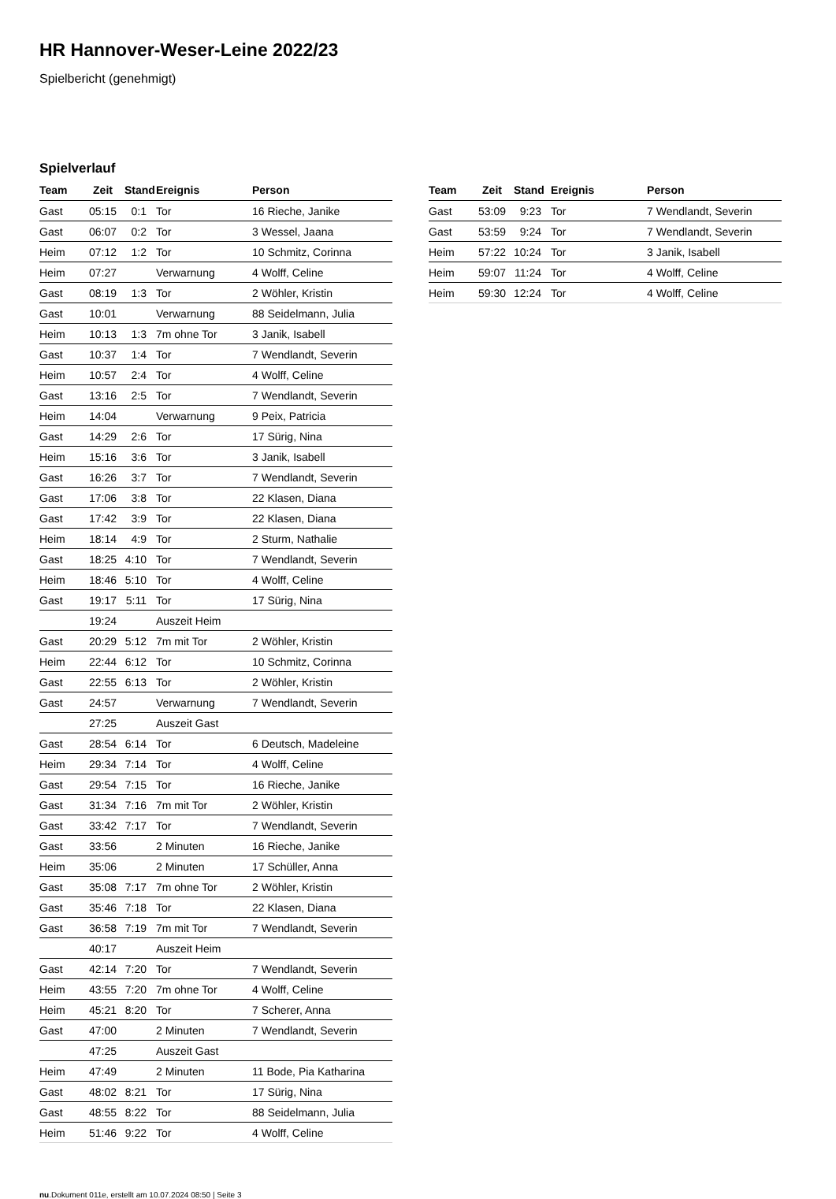HR Hannover-Weser-Leine 2022/23
Spielbericht (genehmigt)
Spielverlauf
| Team | Zeit | Stand | Ereignis | Person |
| --- | --- | --- | --- | --- |
| Gast | 05:15 | 0:1 | Tor | 16 Rieche, Janike |
| Gast | 06:07 | 0:2 | Tor | 3 Wessel, Jaana |
| Heim | 07:12 | 1:2 | Tor | 10 Schmitz, Corinna |
| Heim | 07:27 | | Verwarnung | 4 Wolff, Celine |
| Gast | 08:19 | 1:3 | Tor | 2 Wöhler, Kristin |
| Gast | 10:01 | | Verwarnung | 88 Seidelmann, Julia |
| Heim | 10:13 | 1:3 | 7m ohne Tor | 3 Janik, Isabell |
| Gast | 10:37 | 1:4 | Tor | 7 Wendlandt, Severin |
| Heim | 10:57 | 2:4 | Tor | 4 Wolff, Celine |
| Gast | 13:16 | 2:5 | Tor | 7 Wendlandt, Severin |
| Heim | 14:04 | | Verwarnung | 9 Peix, Patricia |
| Gast | 14:29 | 2:6 | Tor | 17 Sürig, Nina |
| Heim | 15:16 | 3:6 | Tor | 3 Janik, Isabell |
| Gast | 16:26 | 3:7 | Tor | 7 Wendlandt, Severin |
| Gast | 17:06 | 3:8 | Tor | 22 Klasen, Diana |
| Gast | 17:42 | 3:9 | Tor | 22 Klasen, Diana |
| Heim | 18:14 | 4:9 | Tor | 2 Sturm, Nathalie |
| Gast | 18:25 | 4:10 | Tor | 7 Wendlandt, Severin |
| Heim | 18:46 | 5:10 | Tor | 4 Wolff, Celine |
| Gast | 19:17 | 5:11 | Tor | 17 Sürig, Nina |
| | 19:24 | | Auszeit Heim | |
| Gast | 20:29 | 5:12 | 7m mit Tor | 2 Wöhler, Kristin |
| Heim | 22:44 | 6:12 | Tor | 10 Schmitz, Corinna |
| Gast | 22:55 | 6:13 | Tor | 2 Wöhler, Kristin |
| Gast | 24:57 | | Verwarnung | 7 Wendlandt, Severin |
| | 27:25 | | Auszeit Gast | |
| Gast | 28:54 | 6:14 | Tor | 6 Deutsch, Madeleine |
| Heim | 29:34 | 7:14 | Tor | 4 Wolff, Celine |
| Gast | 29:54 | 7:15 | Tor | 16 Rieche, Janike |
| Gast | 31:34 | 7:16 | 7m mit Tor | 2 Wöhler, Kristin |
| Gast | 33:42 | 7:17 | Tor | 7 Wendlandt, Severin |
| Gast | 33:56 | | 2 Minuten | 16 Rieche, Janike |
| Heim | 35:06 | | 2 Minuten | 17 Schüller, Anna |
| Gast | 35:08 | 7:17 | 7m ohne Tor | 2 Wöhler, Kristin |
| Gast | 35:46 | 7:18 | Tor | 22 Klasen, Diana |
| Gast | 36:58 | 7:19 | 7m mit Tor | 7 Wendlandt, Severin |
| | 40:17 | | Auszeit Heim | |
| Gast | 42:14 | 7:20 | Tor | 7 Wendlandt, Severin |
| Heim | 43:55 | 7:20 | 7m ohne Tor | 4 Wolff, Celine |
| Heim | 45:21 | 8:20 | Tor | 7 Scherer, Anna |
| Gast | 47:00 | | 2 Minuten | 7 Wendlandt, Severin |
| | 47:25 | | Auszeit Gast | |
| Heim | 47:49 | | 2 Minuten | 11 Bode, Pia Katharina |
| Gast | 48:02 | 8:21 | Tor | 17 Sürig, Nina |
| Gast | 48:55 | 8:22 | Tor | 88 Seidelmann, Julia |
| Heim | 51:46 | 9:22 | Tor | 4 Wolff, Celine |
| Team | Zeit | Stand | Ereignis | Person |
| --- | --- | --- | --- | --- |
| Gast | 53:09 | 9:23 | Tor | 7 Wendlandt, Severin |
| Gast | 53:59 | 9:24 | Tor | 7 Wendlandt, Severin |
| Heim | 57:22 | 10:24 | Tor | 3 Janik, Isabell |
| Heim | 59:07 | 11:24 | Tor | 4 Wolff, Celine |
| Heim | 59:30 | 12:24 | Tor | 4 Wolff, Celine |
nu.Dokument 011e, erstellt am 10.07.2024 08:50 | Seite 3